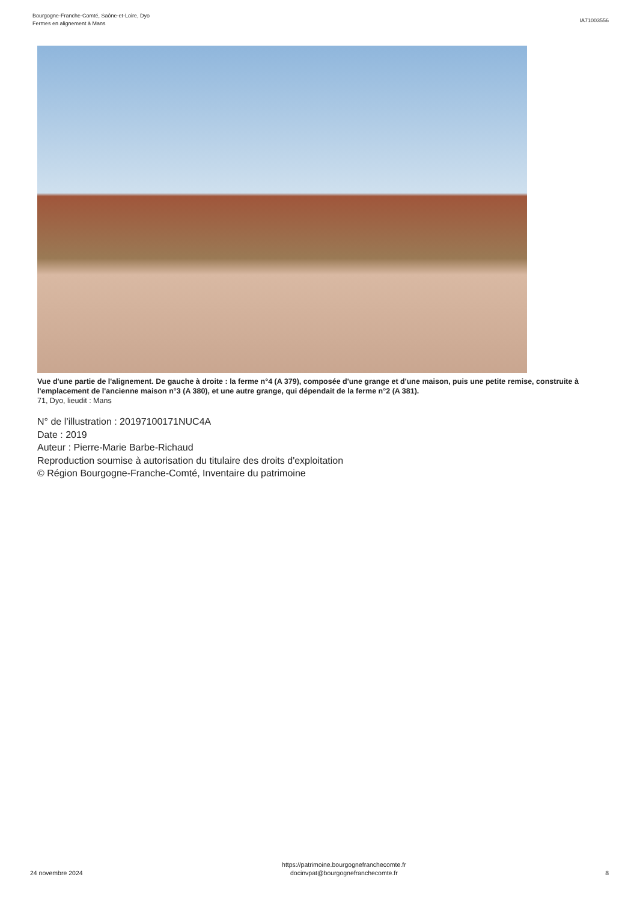Bourgogne-Franche-Comté, Saône-et-Loire, Dyo
Fermes en alignement à Mans
IA71003556
Vue d'une partie de l'alignement. De gauche à droite : la ferme n°4 (A 379), composée d'une grange et d'une maison, puis une petite remise, construite à l'emplacement de l'ancienne maison n°3 (A 380), et une autre grange, qui dépendait de la ferme n°2 (A 381).
71, Dyo, lieudit : Mans
N° de l’illustration : 20197100171NUC4A
Date : 2019
Auteur : Pierre-Marie Barbe-Richaud
Reproduction soumise à autorisation du titulaire des droits d'exploitation
© Région Bourgogne-Franche-Comté, Inventaire du patrimoine
24 novembre 2024
https://patrimoine.bourgognefranchecomte.fr
docinvpat@bourgognefranchecomte.fr
8